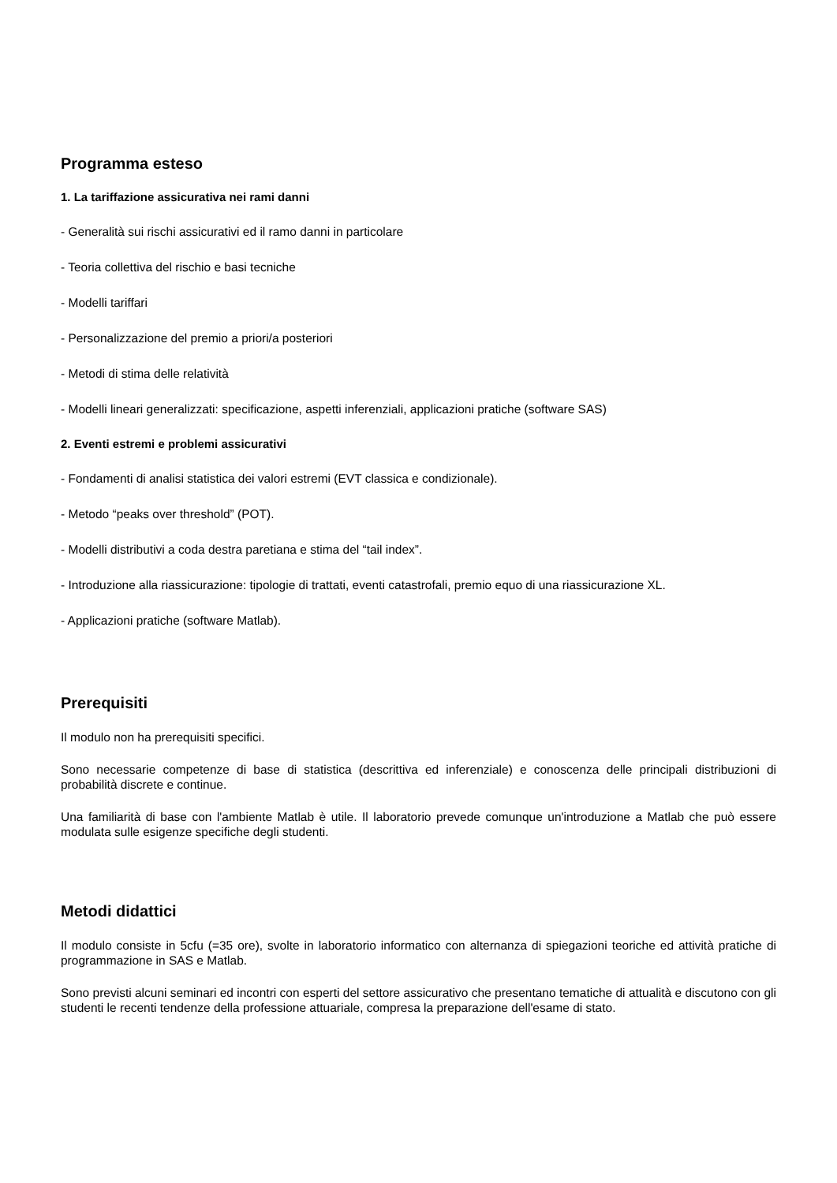Programma esteso
1. La tariffazione assicurativa nei rami danni
- Generalità sui rischi assicurativi ed il ramo danni in particolare
- Teoria collettiva del rischio e basi tecniche
- Modelli tariffari
- Personalizzazione del premio a priori/a posteriori
- Metodi di stima delle relatività
- Modelli lineari generalizzati: specificazione, aspetti inferenziali, applicazioni pratiche (software SAS)
2. Eventi estremi e problemi assicurativi
- Fondamenti di analisi statistica dei valori estremi (EVT classica e condizionale).
- Metodo “peaks over threshold” (POT).
- Modelli distributivi a coda destra paretiana e stima del “tail index”.
- Introduzione alla riassicurazione: tipologie di trattati, eventi catastrofali, premio equo di una riassicurazione XL.
- Applicazioni pratiche (software Matlab).
Prerequisiti
Il modulo non ha prerequisiti specifici.
Sono necessarie competenze di base di statistica (descrittiva ed inferenziale) e conoscenza delle principali distribuzioni di probabilità discrete e continue.
Una familiarità di base con l'ambiente Matlab è utile. Il laboratorio prevede comunque un'introduzione a Matlab che può essere modulata sulle esigenze specifiche degli studenti.
Metodi didattici
Il modulo consiste in 5cfu (=35 ore), svolte in laboratorio informatico con alternanza di spiegazioni teoriche ed attività pratiche di programmazione in SAS e Matlab.
Sono previsti alcuni seminari ed incontri con esperti del settore assicurativo che presentano tematiche di attualità e discutono con gli studenti le recenti tendenze della professione attuariale, compresa la preparazione dell'esame di stato.